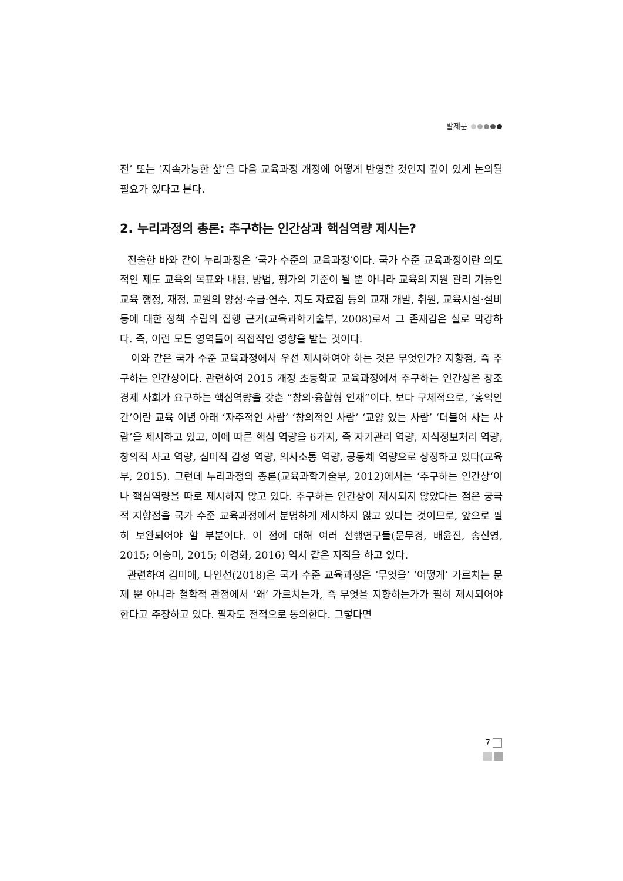발제문
전’ 또는 ‘지속가능한 삶’을 다음 교육과정 개정에 어떻게 반영할 것인지 깊이 있게 논의될 필요가 있다고 본다.
2. 누리과정의 총론: 추구하는 인간상과 핵심역량 제시는?
전술한 바와 같이 누리과정은 ‘국가 수준의 교육과정’이다. 국가 수준 교육과정이란 의도적인 제도 교육의 목표와 내용, 방법, 평가의 기준이 될 뿐 아니라 교육의 지원 관리 기능인 교육 행정, 재정, 교원의 양성·수급·연수, 지도 자료집 등의 교재 개발, 취원, 교육시설·설비 등에 대한 정책 수립의 집행 근거(교육과학기술부, 2008)로서 그 존재감은 실로 막강하다. 즉, 이런 모든 영역들이 직접적인 영향을 받는 것이다.
이와 같은 국가 수준 교육과정에서 우선 제시하여야 하는 것은 무엇인가? 지향점, 즉 추구하는 인간상이다. 관련하여 2015 개정 초등학교 교육과정에서 추구하는 인간상은 창조경제 사회가 요구하는 핵심역량을 갖춘 “창의·융합형 인재”이다. 보다 구체적으로, ‘홍익인간’이란 교육 이념 아래 ‘자주적인 사람’ ‘창의적인 사람’ ‘교양 있는 사람’ ‘더불어 사는 사람’을 제시하고 있고, 이에 따른 핵심 역량을 6가지, 즉 자기관리 역량, 지식정보처리 역량, 창의적 사고 역량, 심미적 감성 역량, 의사소통 역량, 공동체 역량으로 상정하고 있다(교육부, 2015). 그런데 누리과정의 총론(교육과학기술부, 2012)에서는 ‘추구하는 인간상‘이나 핵심역량을 따로 제시하지 않고 있다. 추구하는 인간상이 제시되지 않았다는 점은 궁극적 지향점을 국가 수준 교육과정에서 분명하게 제시하지 않고 있다는 것이므로, 앞으로 필히 보완되어야 할 부분이다. 이 점에 대해 여러 선행연구들(문무경, 배윤진, 송신영, 2015; 이승미, 2015; 이경화, 2016) 역시 같은 지적을 하고 있다.
관련하여 김미애, 나인선(2018)은 국가 수준 교육과정은 ’무엇을’ ‘어떻게’ 가르치는 문제 뿐 아니라 철학적 관점에서 ‘왜’ 가르치는가, 즉 무엇을 지향하는가가 필히 제시되어야 한다고 주장하고 있다. 필자도 전적으로 동의한다. 그렇다면
7